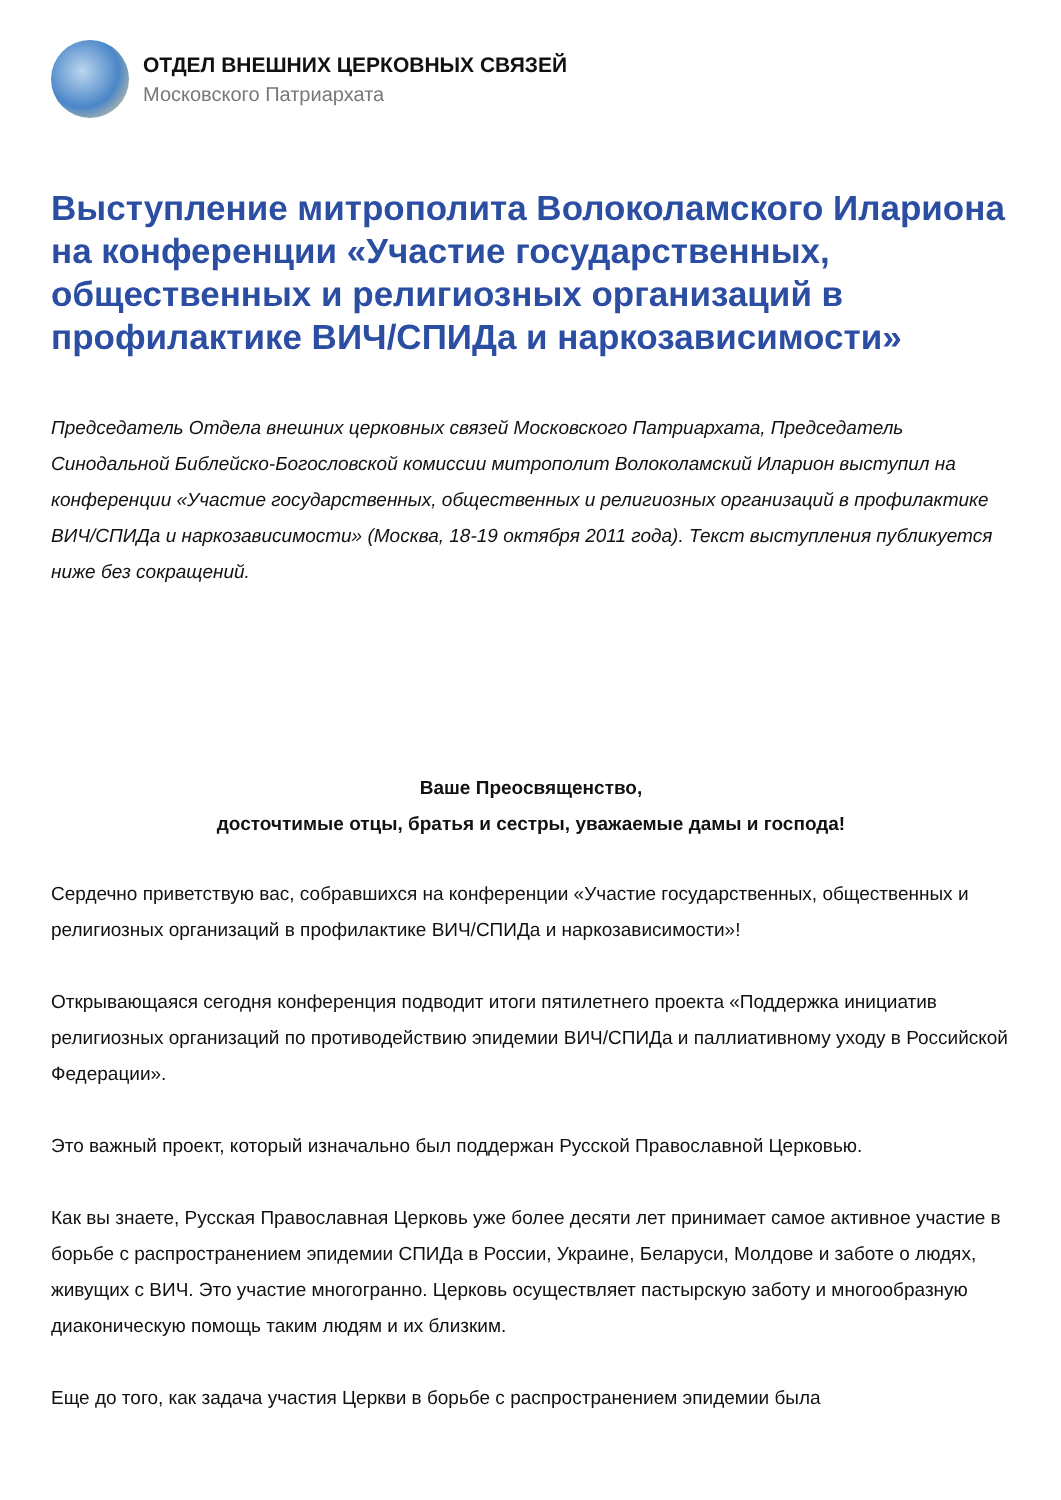ОТДЕЛ ВНЕШНИХ ЦЕРКОВНЫХ СВЯЗЕЙ
Московского Патриархата
Выступление митрополита Волоколамского Илариона на конференции «Участие государственных, общественных и религиозных организаций в профилактике ВИЧ/СПИДа и наркозависимости»
Председатель Отдела внешних церковных связей Московского Патриархата, Председатель Синодальной Библейско-Богословской комиссии митрополит Волоколамский Иларион выступил на конференции «Участие государственных, общественных и религиозных организаций в профилактике ВИЧ/СПИДа и наркозависимости» (Москва, 18-19 октября 2011 года). Текст выступления публикуется ниже без сокращений.
Ваше Преосвященство,
досточтимые отцы, братья и сестры, уважаемые дамы и господа!
Сердечно приветствую вас, собравшихся на конференции «Участие государственных, общественных и религиозных организаций в профилактике ВИЧ/СПИДа и наркозависимости»!
Открывающаяся сегодня конференция подводит итоги пятилетнего проекта «Поддержка инициатив религиозных организаций по противодействию эпидемии ВИЧ/СПИДа и паллиативному уходу в Российской Федерации».
Это важный проект, который изначально был поддержан Русской Православной Церковью.
Как вы знаете, Русская Православная Церковь уже более десяти лет принимает самое активное участие в борьбе с распространением эпидемии СПИДа в России, Украине, Беларуси, Молдове и заботе о людях, живущих с ВИЧ. Это участие многогранно. Церковь осуществляет пастырскую заботу и многообразную диаконическую помощь таким людям и их близким.
Еще до того, как задача участия Церкви в борьбе с распространением эпидемии была